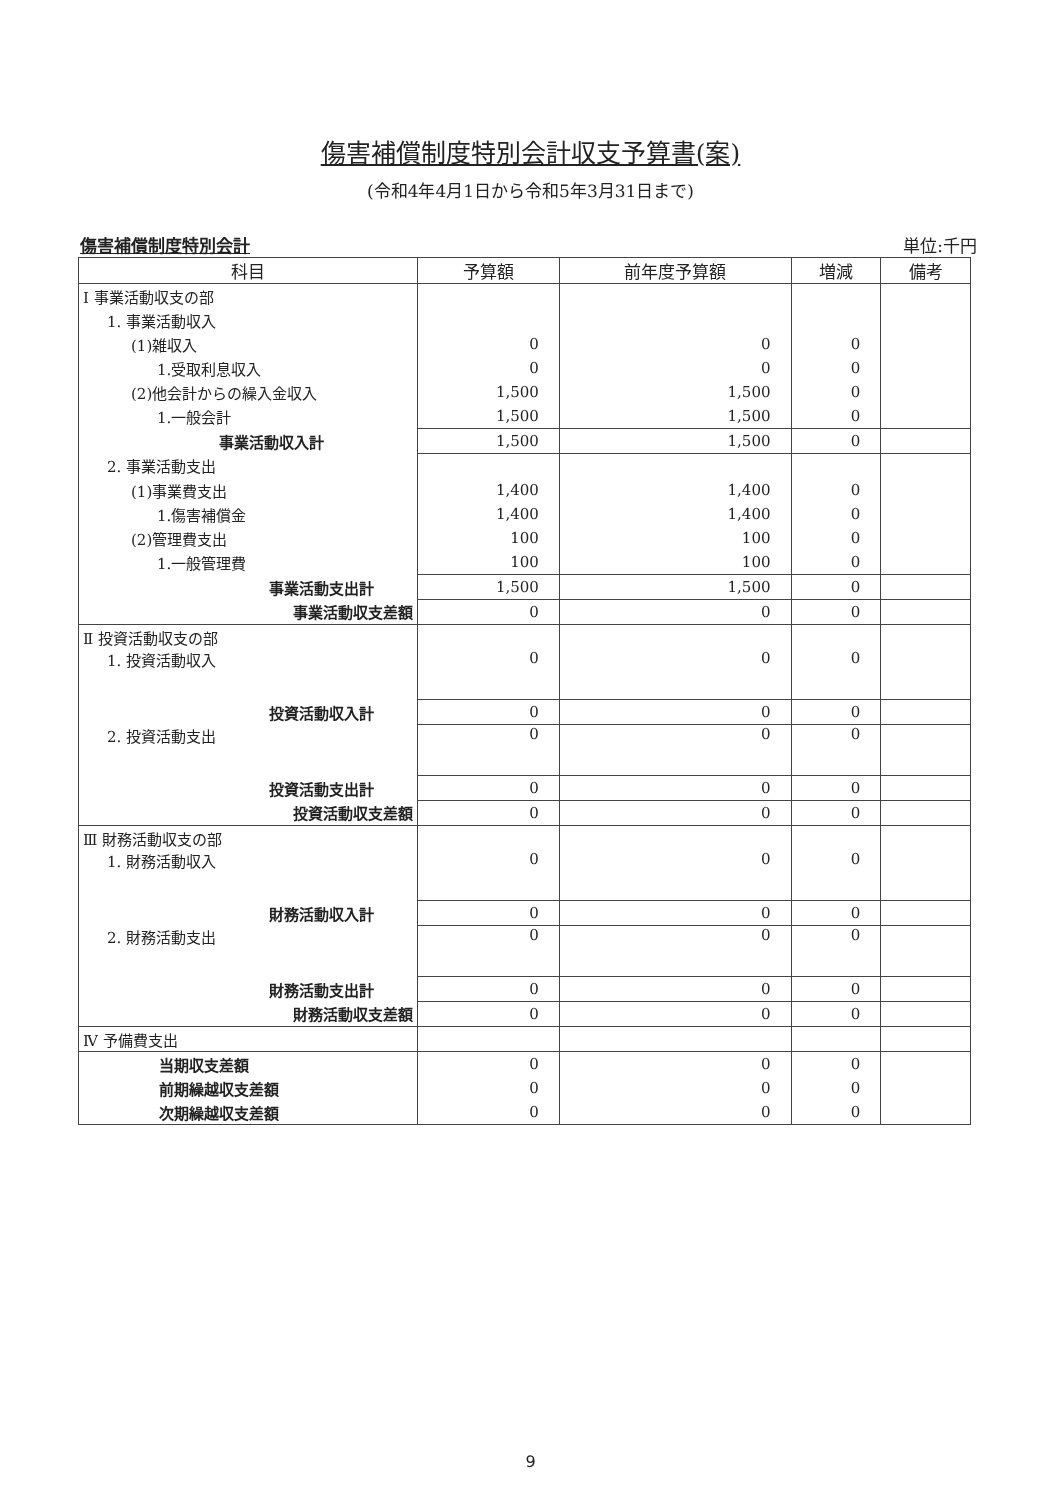傷害補償制度特別会計収支予算書(案)
(令和4年4月1日から令和5年3月31日まで)
傷害補償制度特別会計 単位:千円
| 科目 | 予算額 | 前年度予算額 | 増減 | 備考 |
| --- | --- | --- | --- | --- |
| Ⅰ 事業活動収支の部 | | | | |
| 1. 事業活動収入 | | | | |
| (1)雑収入 | 0 | 0 | 0 | |
| 1.受取利息収入 | 0 | 0 | 0 | |
| (2)他会計からの繰入金収入 | 1,500 | 1,500 | 0 | |
| 1.一般会計 | 1,500 | 1,500 | 0 | |
| 事業活動収入計 | 1,500 | 1,500 | 0 | |
| 2. 事業活動支出 | | | | |
| (1)事業費支出 | 1,400 | 1,400 | 0 | |
| 1.傷害補償金 | 1,400 | 1,400 | 0 | |
| (2)管理費支出 | 100 | 100 | 0 | |
| 1.一般管理費 | 100 | 100 | 0 | |
| 事業活動支出計 | 1,500 | 1,500 | 0 | |
| 事業活動収支差額 | 0 | 0 | 0 | |
| Ⅱ 投資活動収支の部 | | | | |
| 1. 投資活動収入 | 0 | 0 | 0 | |
| 投資活動収入計 | 0 | 0 | 0 | |
| 2. 投資活動支出 | 0 | 0 | 0 | |
| 投資活動支出計 | 0 | 0 | 0 | |
| 投資活動収支差額 | 0 | 0 | 0 | |
| Ⅲ 財務活動収支の部 | | | | |
| 1. 財務活動収入 | 0 | 0 | 0 | |
| 財務活動収入計 | 0 | 0 | 0 | |
| 2. 財務活動支出 | 0 | 0 | 0 | |
| 財務活動支出計 | 0 | 0 | 0 | |
| 財務活動収支差額 | 0 | 0 | 0 | |
| Ⅳ 予備費支出 | | | | |
| 当期収支差額 | 0 | 0 | 0 | |
| 前期繰越収支差額 | 0 | 0 | 0 | |
| 次期繰越収支差額 | 0 | 0 | 0 | |
9